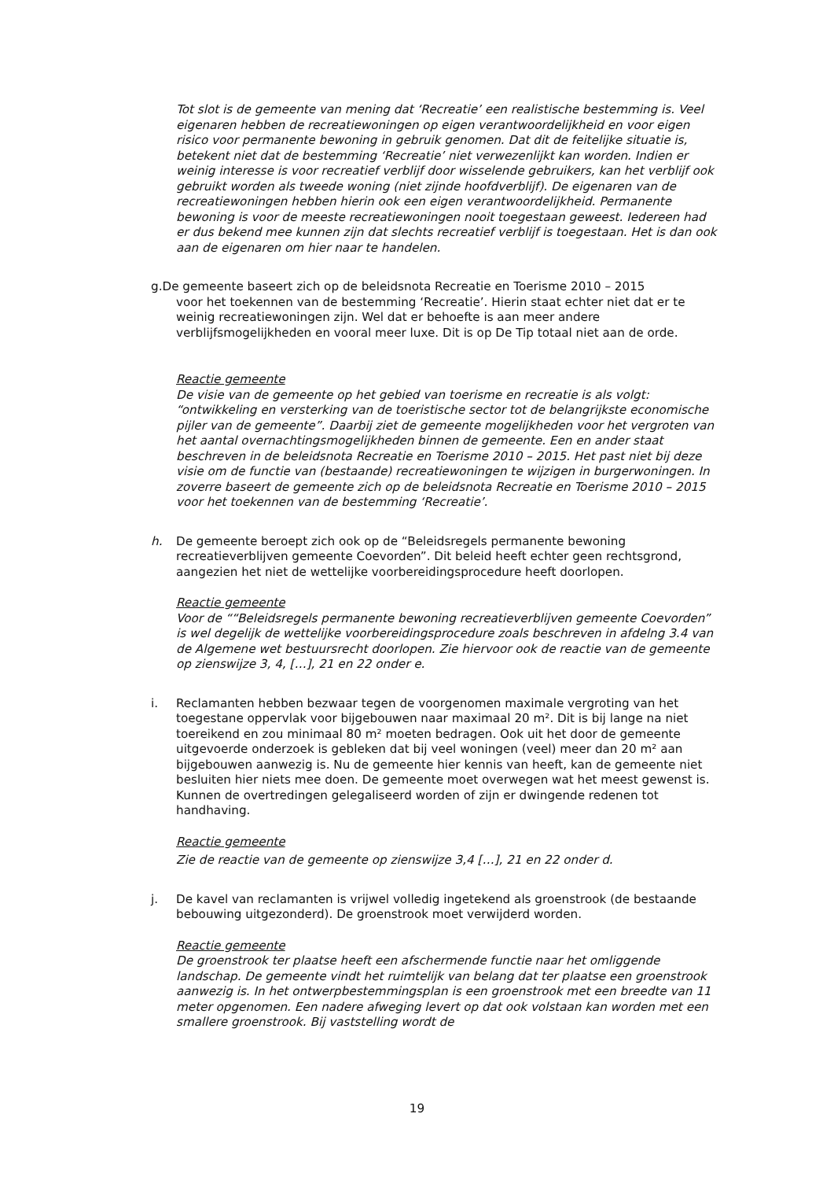Tot slot is de gemeente van mening dat ‘Recreatie’ een realistische bestemming is. Veel eigenaren hebben de recreatiewoningen op eigen verantwoordelijkheid en voor eigen risico voor permanente bewoning in gebruik genomen. Dat dit de feitelijke situatie is, betekent niet dat de bestemming ‘Recreatie’ niet verwezenlijkt kan worden. Indien er weinig interesse is voor recreatief verblijf door wisselende gebruikers, kan het verblijf ook gebruikt worden als tweede woning (niet zijnde hoofdverblijf). De eigenaren van de recreatiewoningen hebben hierin ook een eigen verantwoordelijkheid. Permanente bewoning is voor de meeste recreatiewoningen nooit toegestaan geweest. Iedereen had er dus bekend mee kunnen zijn dat slechts recreatief verblijf is toegestaan. Het is dan ook aan de eigenaren om hier naar te handelen.
g.De gemeente baseert zich op de beleidsnota Recreatie en Toerisme 2010 – 2015
voor het toekennen van de bestemming ‘Recreatie’. Hierin staat echter niet dat er te weinig recreatiewoningen zijn. Wel dat er behoefte is aan meer andere verblijfsmogelijkheden en vooral meer luxe. Dit is op De Tip totaal niet aan de orde.
Reactie gemeente
De visie van de gemeente op het gebied van toerisme en recreatie is als volgt: “ontwikkeling en versterking van de toeristische sector tot de belangrijkste economische pijler van de gemeente”. Daarbij ziet de gemeente mogelijkheden voor het vergroten van het aantal overnachtingsmogelijkheden binnen de gemeente. Een en ander staat beschreven in de beleidsnota Recreatie en Toerisme 2010 – 2015. Het past niet bij deze visie om de functie van (bestaande) recreatiewoningen te wijzigen in burgerwoningen. In zoverre baseert de gemeente zich op de beleidsnota Recreatie en Toerisme 2010 – 2015 voor het toekennen van de bestemming ‘Recreatie’.
h. De gemeente beroept zich ook op de “Beleidsregels permanente bewoning recreatieverblijven gemeente Coevorden”. Dit beleid heeft echter geen rechtsgrond, aangezien het niet de wettelijke voorbereidingsprocedure heeft doorlopen.
Reactie gemeente
Voor de ““Beleidsregels permanente bewoning recreatieverblijven gemeente Coevorden” is wel degelijk de wettelijke voorbereidingsprocedure zoals beschreven in afdelng 3.4 van de Algemene wet bestuursrecht doorlopen. Zie hiervoor ook de reactie van de gemeente op zienswijze 3, 4, […], 21 en 22 onder e.
i. Reclamanten hebben bezwaar tegen de voorgenomen maximale vergroting van het toegestane oppervlak voor bijgebouwen naar maximaal 20 m². Dit is bij lange na niet toereikend en zou minimaal 80 m² moeten bedragen. Ook uit het door de gemeente uitgevoerde onderzoek is gebleken dat bij veel woningen (veel) meer dan 20 m² aan bijgebouwen aanwezig is. Nu de gemeente hier kennis van heeft, kan de gemeente niet besluiten hier niets mee doen. De gemeente moet overwegen wat het meest gewenst is. Kunnen de overtredingen gelegaliseerd worden of zijn er dwingende redenen tot handhaving.
Reactie gemeente
Zie de reactie van de gemeente op zienswijze 3,4 […], 21 en 22 onder d.
j. De kavel van reclamanten is vrijwel volledig ingetekend als groenstrook (de bestaande bebouwing uitgezonderd). De groenstrook moet verwijderd worden.
Reactie gemeente
De groenstrook ter plaatse heeft een afschermende functie naar het omliggende landschap. De gemeente vindt het ruimtelijk van belang dat ter plaatse een groenstrook aanwezig is. In het ontwerpbestemmingsplan is een groenstrook met een breedte van 11 meter opgenomen. Een nadere afweging levert op dat ook volstaan kan worden met een smallere groenstrook. Bij vaststelling wordt de
19